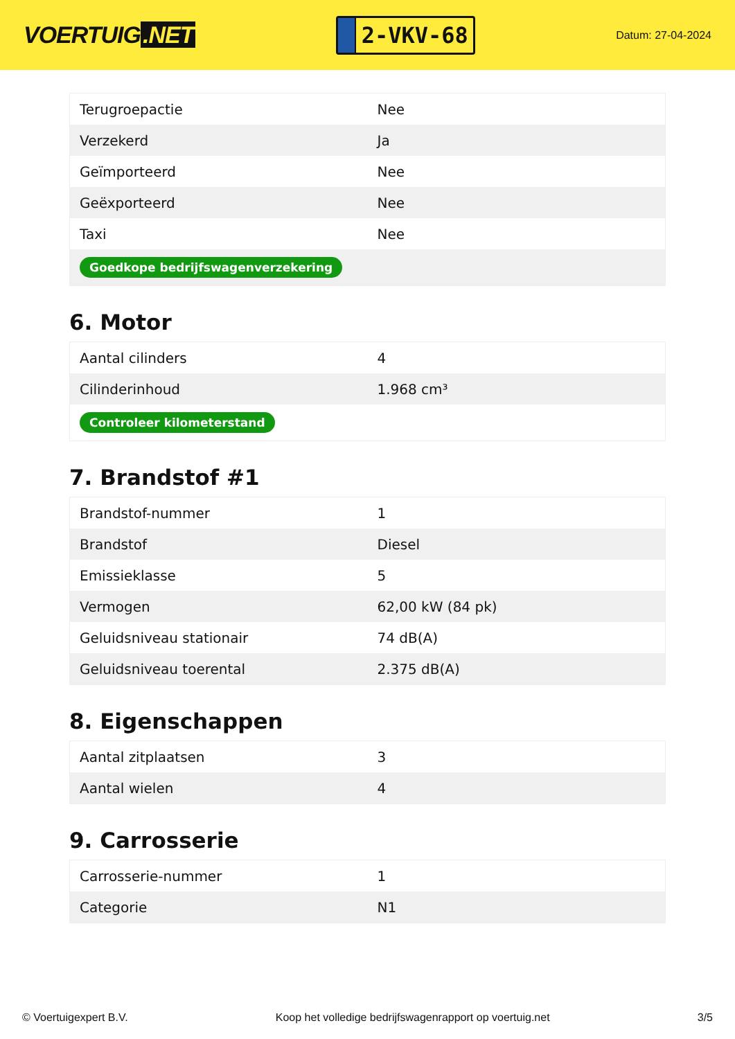VOERTUIG.NET
2-VKV-68
Datum: 27-04-2024
| Terugroepactie | Nee |
| Verzekerd | Ja |
| Geïmporteerd | Nee |
| Geëxporteerd | Nee |
| Taxi | Nee |
| Goedkope bedrijfswagenverzekering | |
6. Motor
| Aantal cilinders | 4 |
| Cilinderinhoud | 1.968 cm³ |
| Controleer kilometerstand | |
7. Brandstof #1
| Brandstof-nummer | 1 |
| Brandstof | Diesel |
| Emissieklasse | 5 |
| Vermogen | 62,00 kW (84 pk) |
| Geluidsniveau stationair | 74 dB(A) |
| Geluidsniveau toerental | 2.375 dB(A) |
8. Eigenschappen
| Aantal zitplaatsen | 3 |
| Aantal wielen | 4 |
9. Carrosserie
| Carrosserie-nummer | 1 |
| Categorie | N1 |
© Voertuigexpert B.V. Koop het volledige bedrijfswagenrapport op voertuig.net 3/5